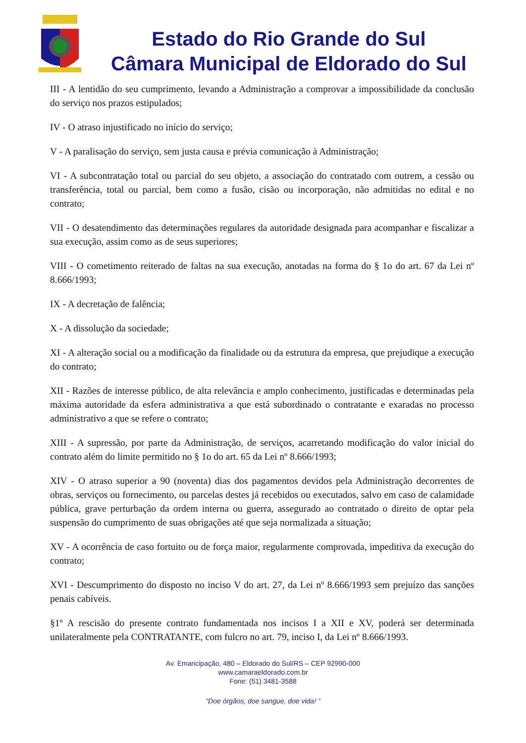Estado do Rio Grande do Sul
Câmara Municipal de Eldorado do Sul
III - A lentidão do seu cumprimento, levando a Administração a comprovar a impossibilidade da conclusão do serviço nos prazos estipulados;
IV - O atraso injustificado no início do serviço;
V - A paralisação do serviço, sem justa causa e prévia comunicação à Administração;
VI - A subcontratação total ou parcial do seu objeto, a associação do contratado com outrem, a cessão ou transferência, total ou parcial, bem como a fusão, cisão ou incorporação, não admitidas no edital e no contrato;
VII - O desatendimento das determinações regulares da autoridade designada para acompanhar e fiscalizar a sua execução, assim como as de seus superiores;
VIII - O cometimento reiterado de faltas na sua execução, anotadas na forma do § 1o do art. 67 da Lei nº 8.666/1993;
IX - A decretação de falência;
X - A dissolução da sociedade;
XI - A alteração social ou a modificação da finalidade ou da estrutura da empresa, que prejudique a execução do contrato;
XII - Razões de interesse público, de alta relevância e amplo conhecimento, justificadas e determinadas pela máxima autoridade da esfera administrativa a que está subordinado o contratante e exaradas no processo administrativo a que se refere o contrato;
XIII - A supressão, por parte da Administração, de serviços, acarretando modificação do valor inicial do contrato além do limite permitido no § 1o do art. 65 da Lei nº 8.666/1993;
XIV - O atraso superior a 90 (noventa) dias dos pagamentos devidos pela Administração decorrentes de obras, serviços ou fornecimento, ou parcelas destes já recebidos ou executados, salvo em caso de calamidade pública, grave perturbação da ordem interna ou guerra, assegurado ao contratado o direito de optar pela suspensão do cumprimento de suas obrigações até que seja normalizada a situação;
XV - A ocorrência de caso fortuito ou de força maior, regularmente comprovada, impeditiva da execução do contrato;
XVI - Descumprimento do disposto no inciso V do art. 27, da Lei nº 8.666/1993 sem prejuízo das sanções penais cabíveis.
§1º A rescisão do presente contrato fundamentada nos incisos I a XII e XV, poderá ser determinada unilateralmente pela CONTRATANTE, com fulcro no art. 79, inciso I, da Lei nº 8.666/1993.
Av. Emancipação, 480 – Eldorado do Sul/RS – CEP 92990-000
www.camaraeldorado.com.br
Fone: (51) 3481-3588
“Doe órgãos, doe sangue, doe vida! ”